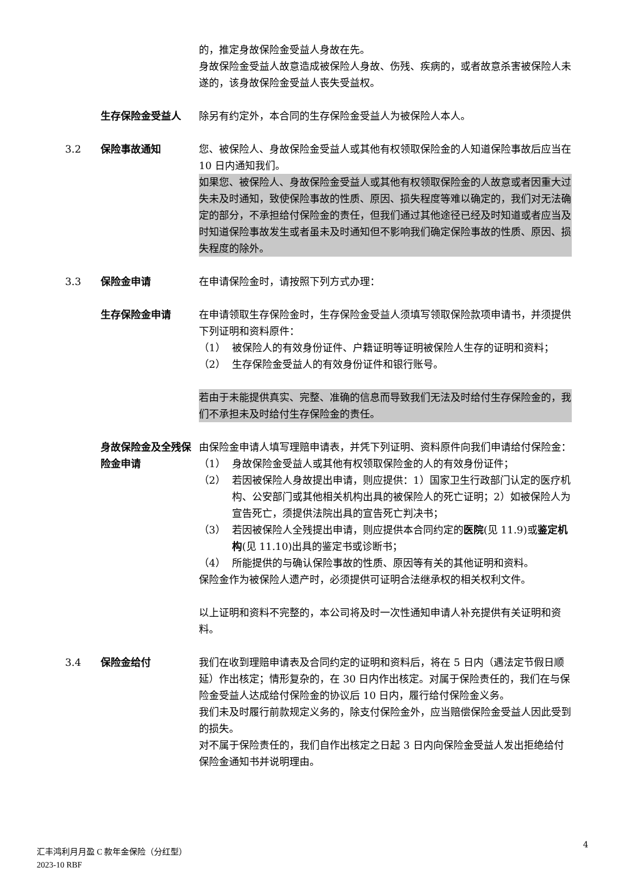的，推定身故保险金受益人身故在先。
身故保险金受益人故意造成被保险人身故、伤残、疾病的，或者故意杀害被保险人未遂的，该身故保险金受益人丧失受益权。
生存保险金受益人 除另有约定外，本合同的生存保险金受益人为被保险人本人。
3.2 保险事故通知 您、被保险人、身故保险金受益人或其他有权领取保险金的人知道保险事故后应当在 10 日内通知我们。
如果您、被保险人、身故保险金受益人或其他有权领取保险金的人故意或者因重大过失未及时通知，致使保险事故的性质、原因、损失程度等难以确定的，我们对无法确定的部分，不承担给付保险金的责任，但我们通过其他途径已经及时知道或者应当及时知道保险事故发生或者虽未及时通知但不影响我们确定保险事故的性质、原因、损失程度的除外。
3.3 保险金申请 在申请保险金时，请按照下列方式办理：
生存保险金申请 在申请领取生存保险金时，生存保险金受益人须填写领取保险款项申请书，并须提供下列证明和资料原件：
（1） 被保险人的有效身份证件、户籍证明等证明被保险人生存的证明和资料；
（2） 生存保险金受益人的有效身份证件和银行账号。
若由于未能提供真实、完整、准确的信息而导致我们无法及时给付生存保险金的，我们不承担未及时给付生存保险金的责任。
身故保险金及全残保险金申请
由保险金申请人填写理赔申请表，并凭下列证明、资料原件向我们申请给付保险金：
（1） 身故保险金受益人或其他有权领取保险金的人的有效身份证件；
（2） 若因被保险人身故提出申请，则应提供：1）国家卫生行政部门认定的医疗机构、公安部门或其他相关机构出具的被保险人的死亡证明；2）如被保险人为宣告死亡，须提供法院出具的宣告死亡判决书；
（3） 若因被保险人全残提出申请，则应提供本合同约定的医院(见 11.9)或鉴定机构(见 11.10)出具的鉴定书或诊断书；
（4） 所能提供的与确认保险事故的性质、原因等有关的其他证明和资料。
保险金作为被保险人遗产时，必须提供可证明合法继承权的相关权利文件。
以上证明和资料不完整的，本公司将及时一次性通知申请人补充提供有关证明和资料。
3.4 保险金给付 我们在收到理赔申请表及合同约定的证明和资料后，将在 5 日内（遇法定节假日顺延）作出核定；情形复杂的，在 30 日内作出核定。对属于保险责任的，我们在与保险金受益人达成给付保险金的协议后 10 日内，履行给付保险金义务。
我们未及时履行前款规定义务的，除支付保险金外，应当赔偿保险金受益人因此受到的损失。
对不属于保险责任的，我们自作出核定之日起 3 日内向保险金受益人发出拒绝给付保险金通知书并说明理由。
4
汇丰鸿利月月盈 C 款年金保险（分红型）
2023-10 RBF